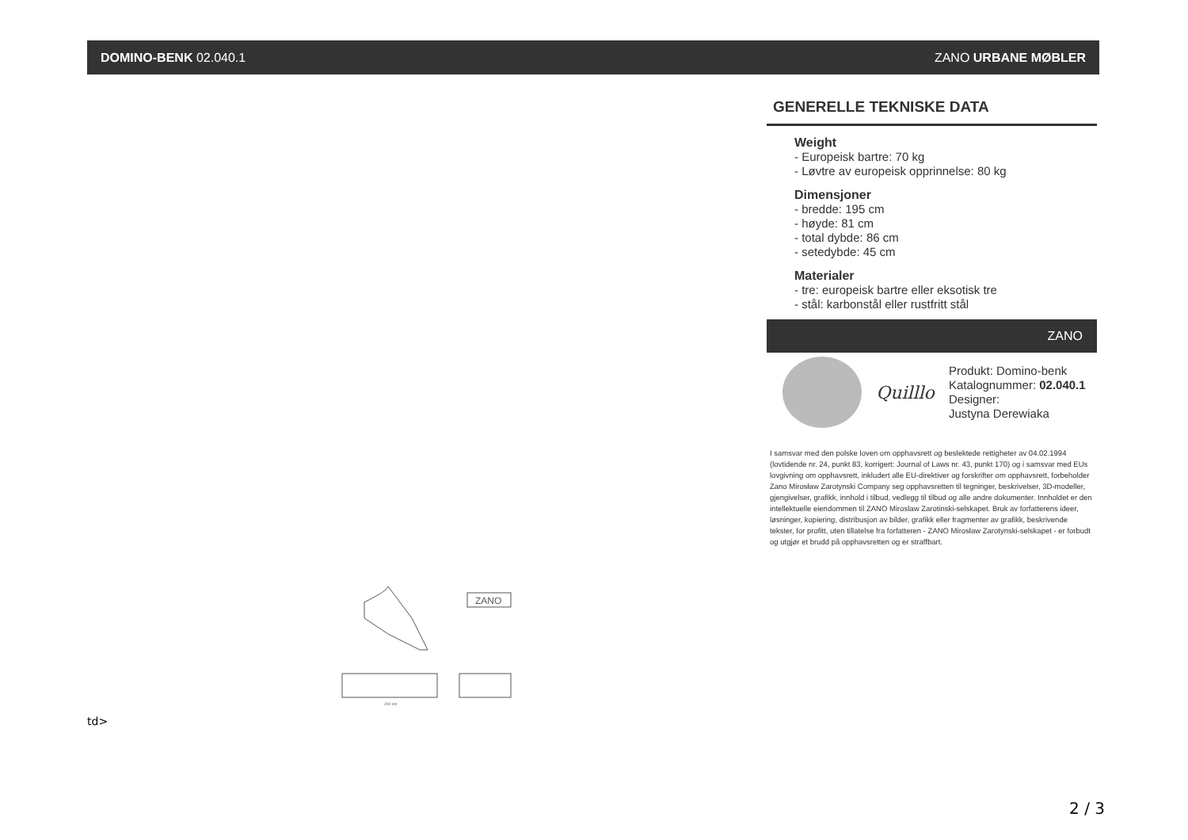DOMINO-BENK 02.040.1 ZANO URBANE MØBLER
ZANO
200 cm
td>
GENERELLE TEKNISKE DATA
Weight
- Europeisk bartre: 70 kg
- Løvtre av europeisk opprinnelse: 80 kg
Dimensjoner
- bredde: 195 cm
- høyde: 81 cm
- total dybde: 86 cm
- setedybde: 45 cm
Materialer
- tre: europeisk bartre eller eksotisk tre
- stål: karbonstål eller rustfritt stål
ZANO
Quilllo
Produkt: Domino-benk
Katalognummer: 02.040.1
Designer:
Justyna Derewiaka
I samsvar med den polske loven om opphavsrett og beslektede rettigheter av 04.02.1994 (lovtidende nr. 24, punkt 83, korrigert: Journal of Laws nr. 43, punkt 170) og i samsvar med EUs lovgivning om opphavsrett, inkludert alle EU-direktiver og forskrifter om opphavsrett, forbeholder Zano Mirosław Zarotynski Company seg opphavsretten til tegninger, beskrivelser, 3D-modeller, gjengivelser, grafikk, innhold i tilbud, vedlegg til tilbud og alle andre dokumenter. Innholdet er den intellektuelle eiendommen til ZANO Miroslaw Zarotinski-selskapet. Bruk av forfatterens ideer, løsninger, kopiering, distribusjon av bilder, grafikk eller fragmenter av grafikk, beskrivende tekster, for profitt, uten tillatelse fra forfatteren - ZANO Mirosław Zarotynski-selskapet - er forbudt og utgjør et brudd på opphavsretten og er straffbart.
2 / 3